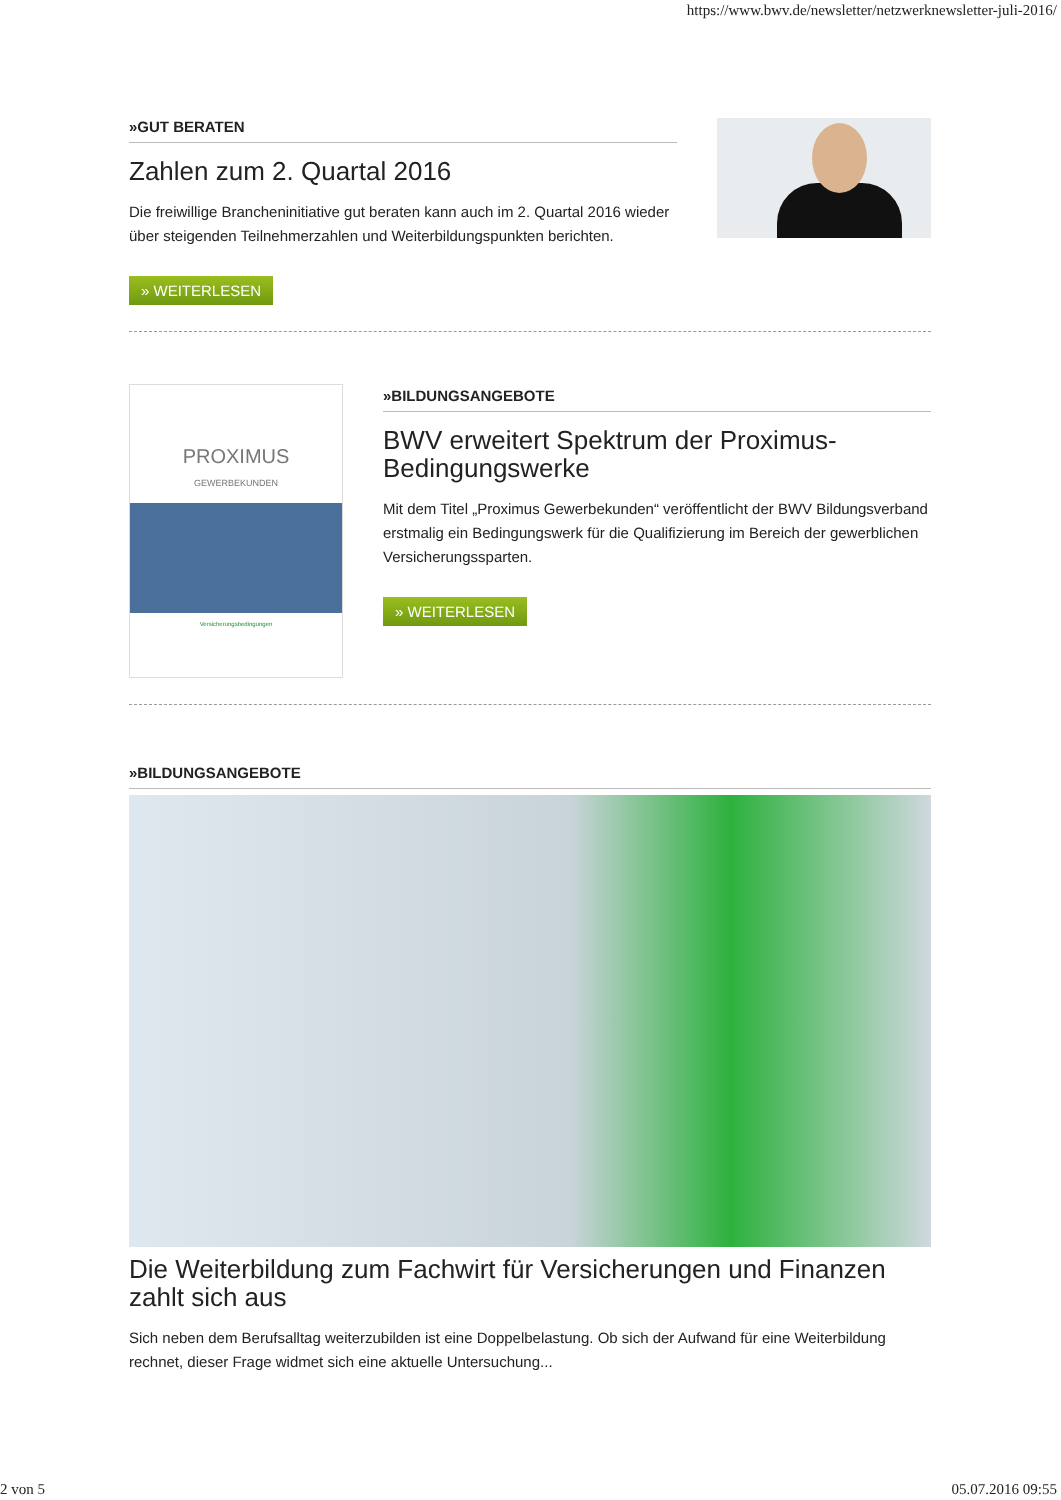https://www.bwv.de/newsletter/netzwerknewsletter-juli-2016/
»GUT BERATEN
Zahlen zum 2. Quartal 2016
Die freiwillige Brancheninitiative gut beraten kann auch im 2. Quartal 2016 wieder über steigenden Teilnehmerzahlen und Weiterbildungspunkten berichten.
» WEITERLESEN
PROXIMUS
GEWERBEKUNDEN
Versicherungsbedingungen
»BILDUNGSANGEBOTE
BWV erweitert Spektrum der Proximus-Bedingungswerke
Mit dem Titel „Proximus Gewerbekunden“ veröffentlicht der BWV Bildungsverband erstmalig ein Bedingungswerk für die Qualifizierung im Bereich der gewerblichen Versicherungssparten.
» WEITERLESEN
»BILDUNGSANGEBOTE
Die Weiterbildung zum Fachwirt für Versicherungen und Finanzen zahlt sich aus
Sich neben dem Berufsalltag weiterzubilden ist eine Doppelbelastung. Ob sich der Aufwand für eine Weiterbildung rechnet, dieser Frage widmet sich eine aktuelle Untersuchung...
2 von 5 05.07.2016 09:55